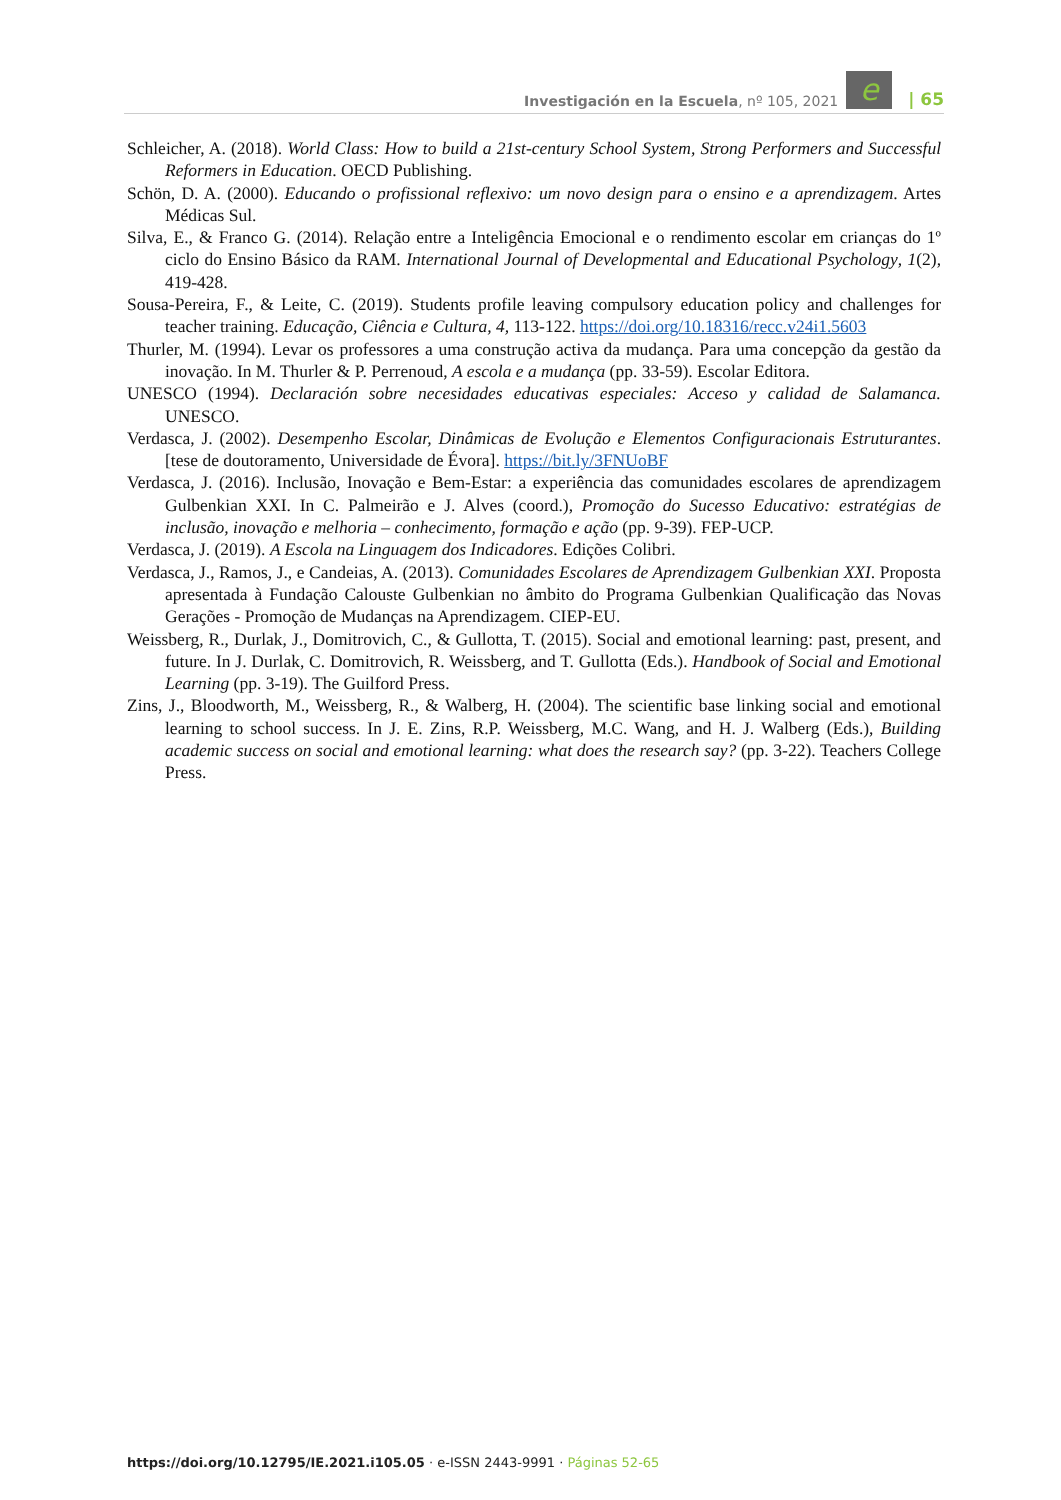Investigación en la Escuela, nº 105, 2021 e | 65
Schleicher, A. (2018). World Class: How to build a 21st-century School System, Strong Performers and Successful Reformers in Education. OECD Publishing.
Schön, D. A. (2000). Educando o profissional reflexivo: um novo design para o ensino e a aprendizagem. Artes Médicas Sul.
Silva, E., & Franco G. (2014). Relação entre a Inteligência Emocional e o rendimento escolar em crianças do 1º ciclo do Ensino Básico da RAM. International Journal of Developmental and Educational Psychology, 1(2), 419-428.
Sousa-Pereira, F., & Leite, C. (2019). Students profile leaving compulsory education policy and challenges for teacher training. Educação, Ciência e Cultura, 4, 113-122. https://doi.org/10.18316/recc.v24i1.5603
Thurler, M. (1994). Levar os professores a uma construção activa da mudança. Para uma concepção da gestão da inovação. In M. Thurler & P. Perrenoud, A escola e a mudança (pp. 33-59). Escolar Editora.
UNESCO (1994). Declaración sobre necesidades educativas especiales: Acceso y calidad de Salamanca. UNESCO.
Verdasca, J. (2002). Desempenho Escolar, Dinâmicas de Evolução e Elementos Configuracionais Estruturantes. [tese de doutoramento, Universidade de Évora]. https://bit.ly/3FNUoBF
Verdasca, J. (2016). Inclusão, Inovação e Bem-Estar: a experiência das comunidades escolares de aprendizagem Gulbenkian XXI. In C. Palmeirão e J. Alves (coord.), Promoção do Sucesso Educativo: estratégias de inclusão, inovação e melhoria – conhecimento, formação e ação (pp. 9-39). FEP-UCP.
Verdasca, J. (2019). A Escola na Linguagem dos Indicadores. Edições Colibri.
Verdasca, J., Ramos, J., e Candeias, A. (2013). Comunidades Escolares de Aprendizagem Gulbenkian XXI. Proposta apresentada à Fundação Calouste Gulbenkian no âmbito do Programa Gulbenkian Qualificação das Novas Gerações - Promoção de Mudanças na Aprendizagem. CIEP-EU.
Weissberg, R., Durlak, J., Domitrovich, C., & Gullotta, T. (2015). Social and emotional learning: past, present, and future. In J. Durlak, C. Domitrovich, R. Weissberg, and T. Gullotta (Eds.). Handbook of Social and Emotional Learning (pp. 3-19). The Guilford Press.
Zins, J., Bloodworth, M., Weissberg, R., & Walberg, H. (2004). The scientific base linking social and emotional learning to school success. In J. E. Zins, R.P. Weissberg, M.C. Wang, and H. J. Walberg (Eds.), Building academic success on social and emotional learning: what does the research say? (pp. 3-22). Teachers College Press.
https://doi.org/10.12795/IE.2021.i105.05 · e-ISSN 2443-9991 · Páginas 52-65